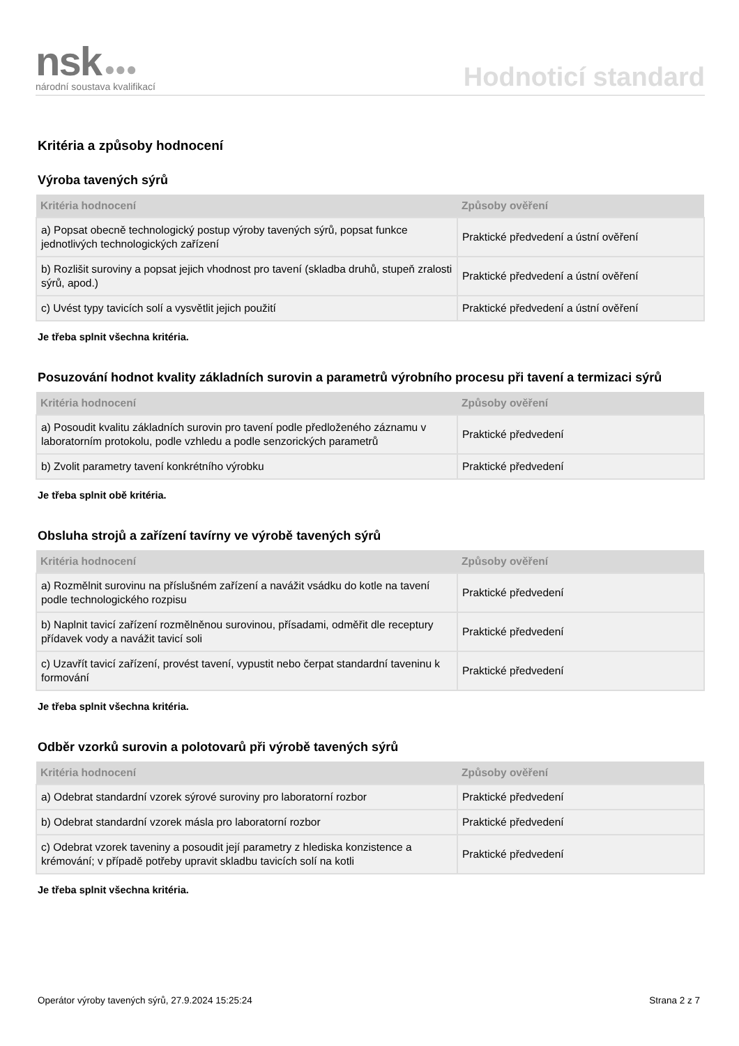nsk ●●●
národní soustava kvalifikací
Hodnoticí standard
Kritéria a způsoby hodnocení
Výroba tavených sýrů
| Kritéria hodnocení | Způsoby ověření |
| --- | --- |
| a) Popsat obecně technologický postup výroby tavených sýrů, popsat funkce jednotlivých technologických zařízení | Praktické předvedení a ústní ověření |
| b) Rozlišit suroviny a popsat jejich vhodnost pro tavení (skladba druhů, stupeň zralosti sýrů, apod.) | Praktické předvedení a ústní ověření |
| c) Uvést typy tavicích solí a vysvětlit jejich použití | Praktické předvedení a ústní ověření |
Je třeba splnit všechna kritéria.
Posuzování hodnot kvality základních surovin a parametrů výrobního procesu při tavení a termizaci sýrů
| Kritéria hodnocení | Způsoby ověření |
| --- | --- |
| a) Posoudit kvalitu základních surovin pro tavení podle předloženého záznamu v laboratorním protokolu, podle vzhledu a podle senzorických parametrů | Praktické předvedení |
| b) Zvolit parametry tavení konkrétního výrobku | Praktické předvedení |
Je třeba splnit obě kritéria.
Obsluha strojů a zařízení tavírny ve výrobě tavených sýrů
| Kritéria hodnocení | Způsoby ověření |
| --- | --- |
| a) Rozmělnit surovinu na příslušném zařízení a navážit vsádku do kotle na tavení podle technologického rozpisu | Praktické předvedení |
| b) Naplnit tavicí zařízení rozmělněnou surovinou, přísadami, odměřit dle receptury přídavek vody a navážit tavicí soli | Praktické předvedení |
| c) Uzavřít tavicí zařízení, provést tavení, vypustit nebo čerpat standardní taveninu k formování | Praktické předvedení |
Je třeba splnit všechna kritéria.
Odběr vzorků surovin a polotovarů při výrobě tavených sýrů
| Kritéria hodnocení | Způsoby ověření |
| --- | --- |
| a) Odebrat standardní vzorek sýrové suroviny pro laboratorní rozbor | Praktické předvedení |
| b) Odebrat standardní vzorek másla pro laboratorní rozbor | Praktické předvedení |
| c) Odebrat vzorek taveniny a posoudit její parametry z hlediska konzistence a krémování; v případě potřeby upravit skladbu tavicích solí na kotli | Praktické předvedení |
Je třeba splnit všechna kritéria.
Operátor výroby tavených sýrů, 27.9.2024 15:25:24 Strana 2 z 7